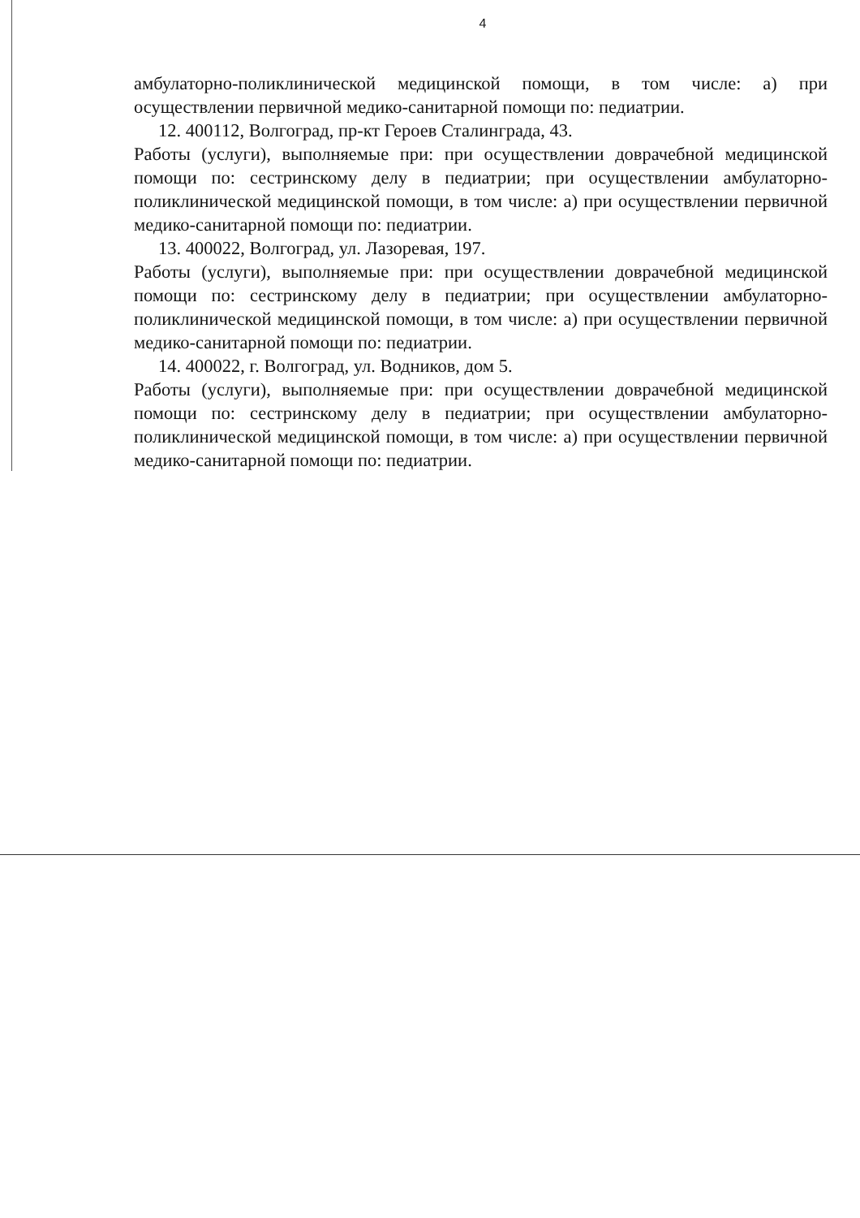4
амбулаторно-поликлинической медицинской помощи, в том числе: а) при осуществлении первичной медико-санитарной помощи по: педиатрии.
12. 400112, Волгоград, пр-кт Героев Сталинграда, 43.
Работы (услуги), выполняемые при: при осуществлении доврачебной медицинской помощи по: сестринскому делу в педиатрии; при осуществлении амбулаторно-поликлинической медицинской помощи, в том числе: а) при осуществлении первичной медико-санитарной помощи по: педиатрии.
13. 400022, Волгоград, ул. Лазоревая, 197.
Работы (услуги), выполняемые при: при осуществлении доврачебной медицинской помощи по: сестринскому делу в педиатрии; при осуществлении амбулаторно-поликлинической медицинской помощи, в том числе: а) при осуществлении первичной медико-санитарной помощи по: педиатрии.
14. 400022, г. Волгоград, ул. Водников, дом 5.
Работы (услуги), выполняемые при: при осуществлении доврачебной медицинской помощи по: сестринскому делу в педиатрии; при осуществлении амбулаторно-поликлинической медицинской помощи, в том числе: а) при осуществлении первичной медико-санитарной помощи по: педиатрии.